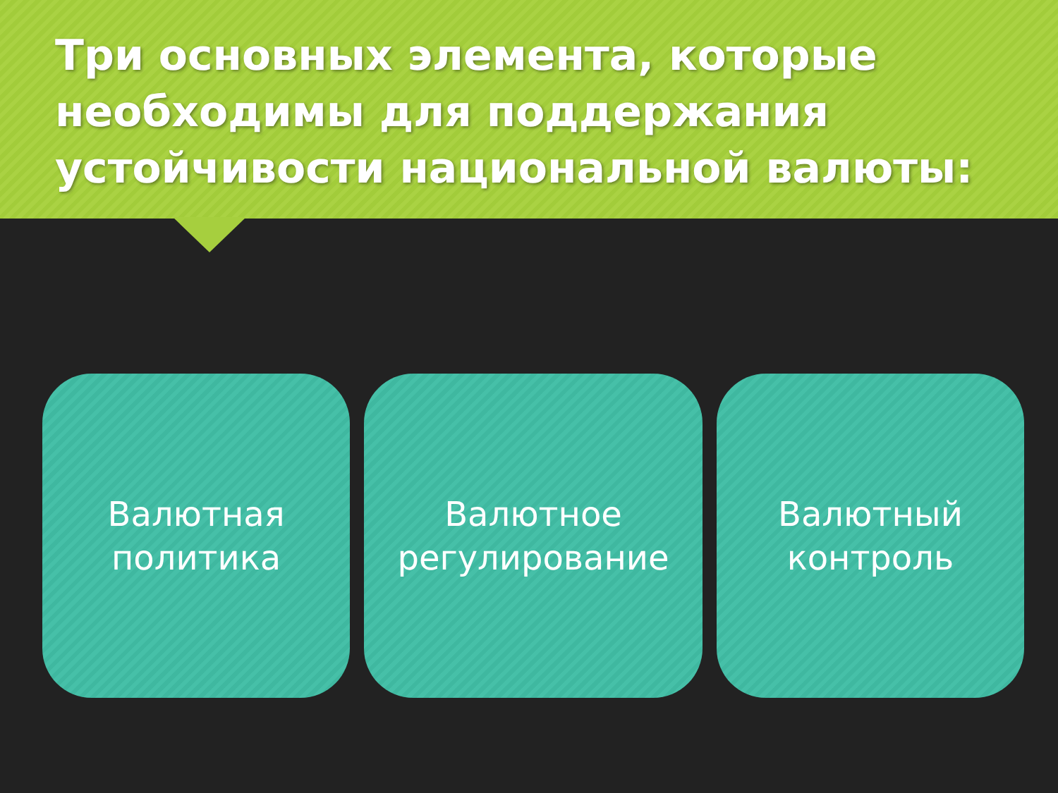Три основных элемента, которые необходимы для поддержания устойчивости национальной валюты:
Валютная
политика
Валютное
регулирование
Валютный
контроль